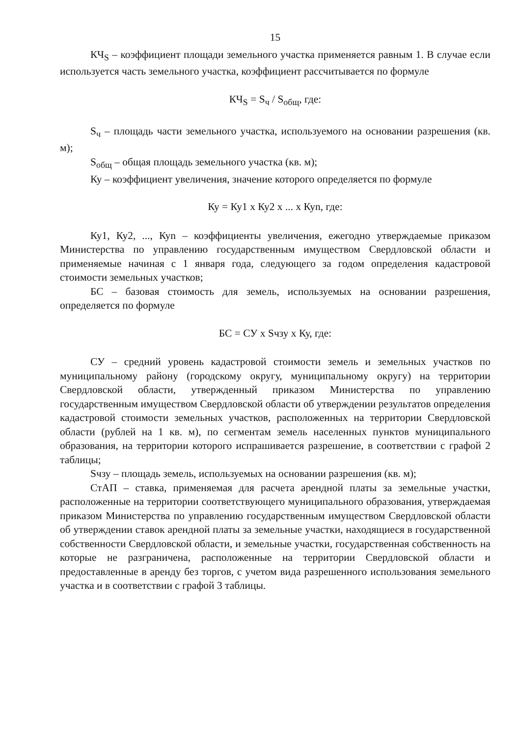15
КЧ<sub>S</sub> – коэффициент площади земельного участка применяется равным 1. В случае если используется часть земельного участка, коэффициент рассчитывается по формуле
КЧ<sub>S</sub> = S<sub>ч</sub> / S<sub>общ</sub>, где:
S<sub>ч</sub> – площадь части земельного участка, используемого на основании разрешения (кв. м);
S<sub>общ</sub> – общая площадь земельного участка (кв. м);
Ку – коэффициент увеличения, значение которого определяется по формуле
Ку = Ку1 х Ку2 х ... х Куn, где:
Ку1, Ку2, ..., Куn – коэффициенты увеличения, ежегодно утверждаемые приказом Министерства по управлению государственным имуществом Свердловской области и применяемые начиная с 1 января года, следующего за годом определения кадастровой стоимости земельных участков;
БС – базовая стоимость для земель, используемых на основании разрешения, определяется по формуле
БС = СУ х Sчзу х Ку, где:
СУ – средний уровень кадастровой стоимости земель и земельных участков по муниципальному району (городскому округу, муниципальному округу) на территории Свердловской области, утвержденный приказом Министерства по управлению государственным имуществом Свердловской области об утверждении результатов определения кадастровой стоимости земельных участков, расположенных на территории Свердловской области (рублей на 1 кв. м), по сегментам земель населенных пунктов муниципального образования, на территории которого испрашивается разрешение, в соответствии с графой 2 таблицы;
Sчзу – площадь земель, используемых на основании разрешения (кв. м);
СтАП – ставка, применяемая для расчета арендной платы за земельные участки, расположенные на территории соответствующего муниципального образования, утверждаемая приказом Министерства по управлению государственным имуществом Свердловской области об утверждении ставок арендной платы за земельные участки, находящиеся в государственной собственности Свердловской области, и земельные участки, государственная собственность на которые не разграничена, расположенные на территории Свердловской области и предоставленные в аренду без торгов, с учетом вида разрешенного использования земельного участка и в соответствии с графой 3 таблицы.